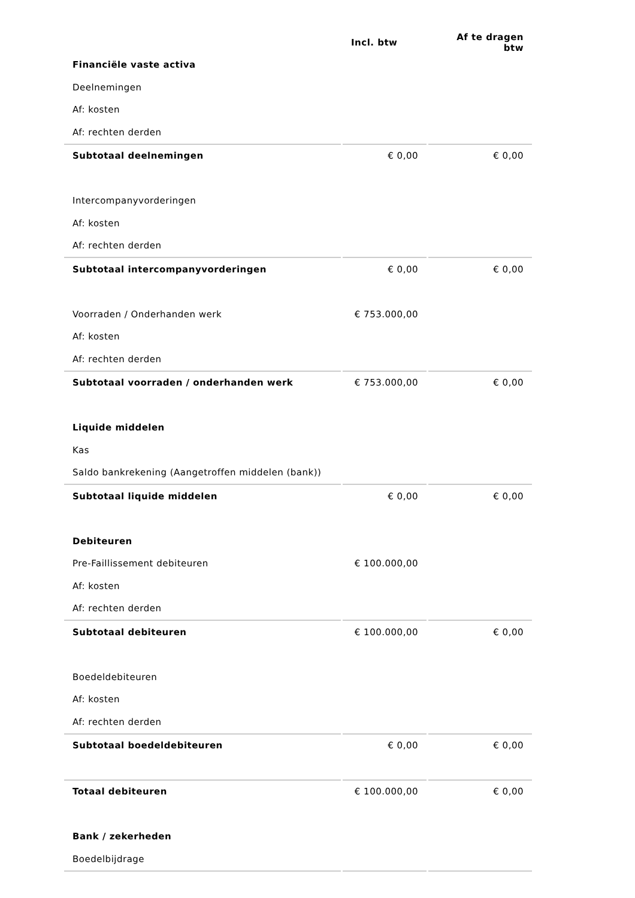| | Incl. btw | Af te dragen btw |
| --- | --- | --- |
| Financiële vaste activa | | |
| Deelnemingen | | |
| Af: kosten | | |
| Af: rechten derden | | |
| Subtotaal deelnemingen | € 0,00 | € 0,00 |
| Intercompanyvorderingen | | |
| Af: kosten | | |
| Af: rechten derden | | |
| Subtotaal intercompanyvorderingen | € 0,00 | € 0,00 |
| Voorraden / Onderhanden werk | € 753.000,00 | |
| Af: kosten | | |
| Af: rechten derden | | |
| Subtotaal voorraden / onderhanden werk | € 753.000,00 | € 0,00 |
| Liquide middelen | | |
| Kas | | |
| Saldo bankrekening (Aangetroffen middelen (bank)) | | |
| Subtotaal liquide middelen | € 0,00 | € 0,00 |
| Debiteuren | | |
| Pre-Faillissement debiteuren | € 100.000,00 | |
| Af: kosten | | |
| Af: rechten derden | | |
| Subtotaal debiteuren | € 100.000,00 | € 0,00 |
| Boedeldebiteuren | | |
| Af: kosten | | |
| Af: rechten derden | | |
| Subtotaal boedeldebiteuren | € 0,00 | € 0,00 |
| Totaal debiteuren | € 100.000,00 | € 0,00 |
| Bank / zekerheden | | |
| Boedelbijdrage | | |